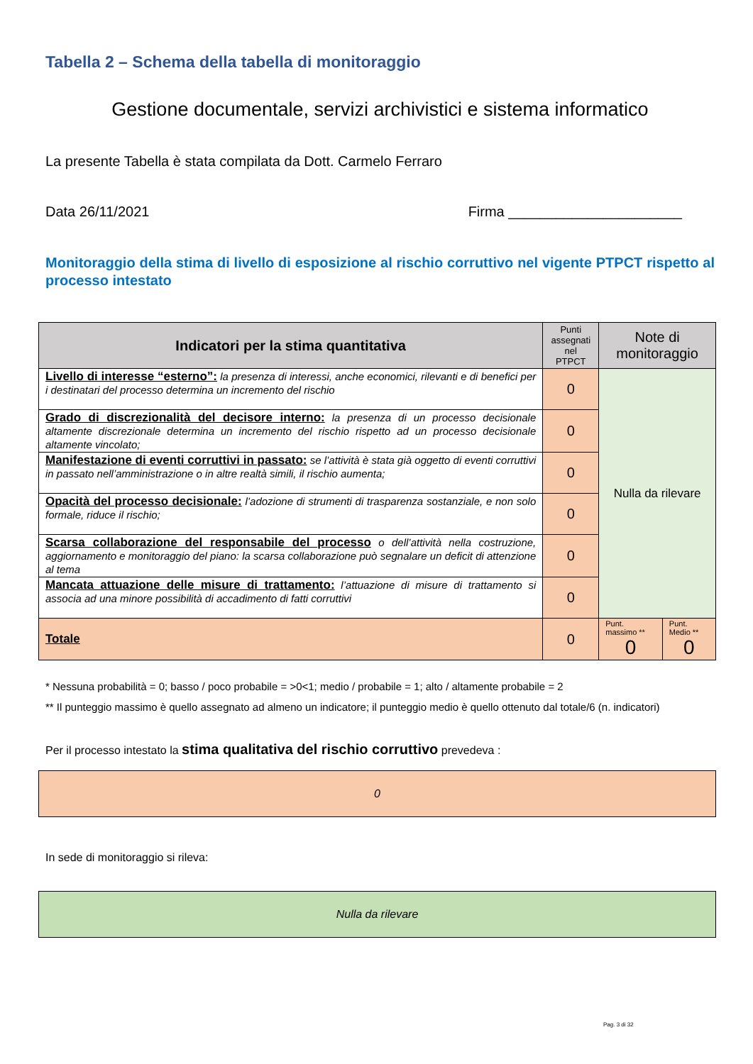Tabella 2 – Schema della tabella di monitoraggio
Gestione documentale, servizi archivistici e sistema informatico
La presente Tabella è stata compilata da Dott. Carmelo Ferraro
Data 26/11/2021 Firma ______________________
Monitoraggio della stima di livello di esposizione al rischio corruttivo nel vigente PTPCT rispetto al processo intestato
| Indicatori per la stima quantitativa | Punti assegnati nel PTPCT | Note di monitoraggio | |
| --- | --- | --- | --- |
| Livello di interesse “esterno”: la presenza di interessi, anche economici, rilevanti e di benefici per i destinatari del processo determina un incremento del rischio | 0 | Nulla da rilevare | |
| Grado di discrezionalità del decisore interno: la presenza di un processo decisionale altamente discrezionale determina un incremento del rischio rispetto ad un processo decisionale altamente vincolato; | 0 | | |
| Manifestazione di eventi corruttivi in passato: se l’attività è stata già oggetto di eventi corruttivi in passato nell’amministrazione o in altre realtà simili, il rischio aumenta; | 0 | | |
| Opacità del processo decisionale: l’adozione di strumenti di trasparenza sostanziale, e non solo formale, riduce il rischio; | 0 | | |
| Scarsa collaborazione del responsabile del processo o dell’attività nella costruzione, aggiornamento e monitoraggio del piano: la scarsa collaborazione può segnalare un deficit di attenzione al tema | 0 | | |
| Mancata attuazione delle misure di trattamento: l’attuazione di misure di trattamento si associa ad una minore possibilità di accadimento di fatti corruttivi | 0 | | |
| Totale | 0 | Punt. massimo ** 0 | Punt. Medio ** 0 |
* Nessuna probabilità = 0; basso / poco probabile = >0<1; medio / probabile = 1; alto / altamente probabile = 2
** Il punteggio massimo è quello assegnato ad almeno un indicatore; il punteggio medio è quello ottenuto dal totale/6 (n. indicatori)
Per il processo intestato la stima qualitativa del rischio corruttivo prevedeva :
0
In sede di monitoraggio si rileva:
Nulla da rilevare
Pag. 3 di 32